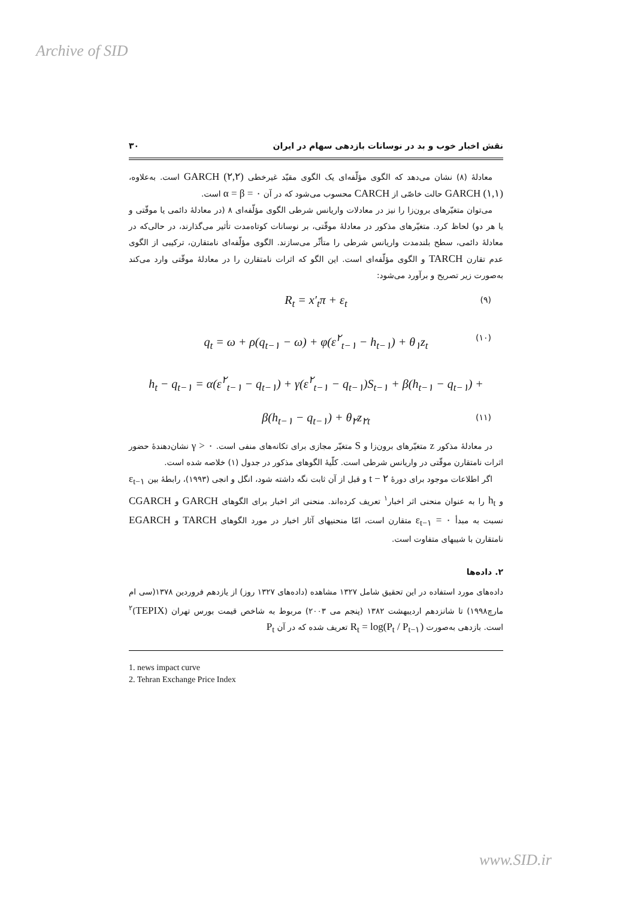Archive of SID
نقش اخبار خوب و بد در نوسانات بازدهی سهام در ایران ۳۰
معادلهٔ (۸) نشان می‌دهد که الگوی مؤلّفه‌ای یک الگوی مقیّد غیرخطی GARCH (۲,۲) است. به‌علاوه، GARCH (۱,۱) حالت خاصّی از CARCH محسوب می‌شود که در آن α = β = ۰ است.
می‌توان متغیّرهای برون‌زا را نیز در معادلات واریانس شرطی الگوی مؤلّفه‌ای ۸ (در معادلهٔ دائمی یا موقّتی و یا هر دو) لحاظ کرد. متغیّرهای مذکور در معادلهٔ موقّتی، بر نوسانات کوتاه‌مدت تأثیر می‌گذارند، در حالی‌که در معادلهٔ دائمی، سطح بلندمدت واریانس شرطی را متأثّر می‌سازند. الگوی مؤلّفه‌ای نامتقارن، ترکیبی از الگوی عدم تقارن TARCH و الگوی مؤلّفه‌ای است. این الگو که اثرات نامتقارن را در معادلهٔ موقّتی وارد می‌کند به‌صورت زیر تصریح و برآورد می‌شود:
R<sub>t</sub> = x′<sub>t</sub>π + ε<sub>t</sub> (۹)
q<sub>t</sub> = ω + ρ(q<sub>t−۱</sub> − ω) + φ(ε<sup>۲</sup><sub>t−۱</sub> − h<sub>t−۱</sub>) + θ<sub>۱</sub>z<sub>t</sub> (۱۰)
h<sub>t</sub> − q<sub>t−۱</sub> = α(ε<sup>۲</sup><sub>t−۱</sub> − q<sub>t−۱</sub>) + γ(ε<sup>۲</sup><sub>t−۱</sub> − q<sub>t−۱</sub>)S<sub>t−۱</sub> + β(h<sub>t−۱</sub> − q<sub>t−۱</sub>) +
β(h<sub>t−۱</sub> − q<sub>t−۱</sub>) + θ<sub>۲</sub>z<sub>۲t</sub> (۱۱)
در معادلهٔ مذکور z متغیّرهای برون‌زا و S متغیّر مجازی برای تکانه‌های منفی است. γ > ۰ نشان‌دهندهٔ حضور اثرات نامتقارن موقّتی در واریانس شرطی است. کلّیهٔ الگوهای مذکور در جدول (۱) خلاصه شده است.
اگر اطلاعات موجود برای دورهٔ t − ۲ و قبل از آن ثابت نگه داشته شود، انگل و انجی (۱۹۹۳)، رابطهٔ بین ε<sub>t−۱</sub> و h<sub>t</sub> را به عنوان منحنی اثر اخبار<sup>۱</sup> تعریف کرده‌اند. منحنی اثر اخبار برای الگوهای GARCH و CGARCH نسبت به مبدأ ε<sub>t−۱</sub> = ۰ متقارن است، امّا منحنیهای آثار اخبار در مورد الگوهای TARCH و EGARCH نامتقارن با شیبهای متفاوت است.
۲. داده‌ها
داده‌های مورد استفاده در این تحقیق شامل ۱۳۲۷ مشاهده (داده‌های ۱۳۲۷ روز) از یازدهم فروردین ۱۳۷۸(سی ام مارچ۱۹۹۸) تا شانزدهم اردیبهشت ۱۳۸۲ (پنجم می ۲۰۰۳) مربوط به شاخص قیمت بورس تهران (TEPIX)<sup>۲</sup> است. بازدهی به‌صورت R<sub>t</sub> = log(P<sub>t</sub> / P<sub>t−۱</sub>) تعریف شده که در آن P<sub>t</sub>
1. news impact curve
2. Tehran Exchange Price Index
www.SID.ir